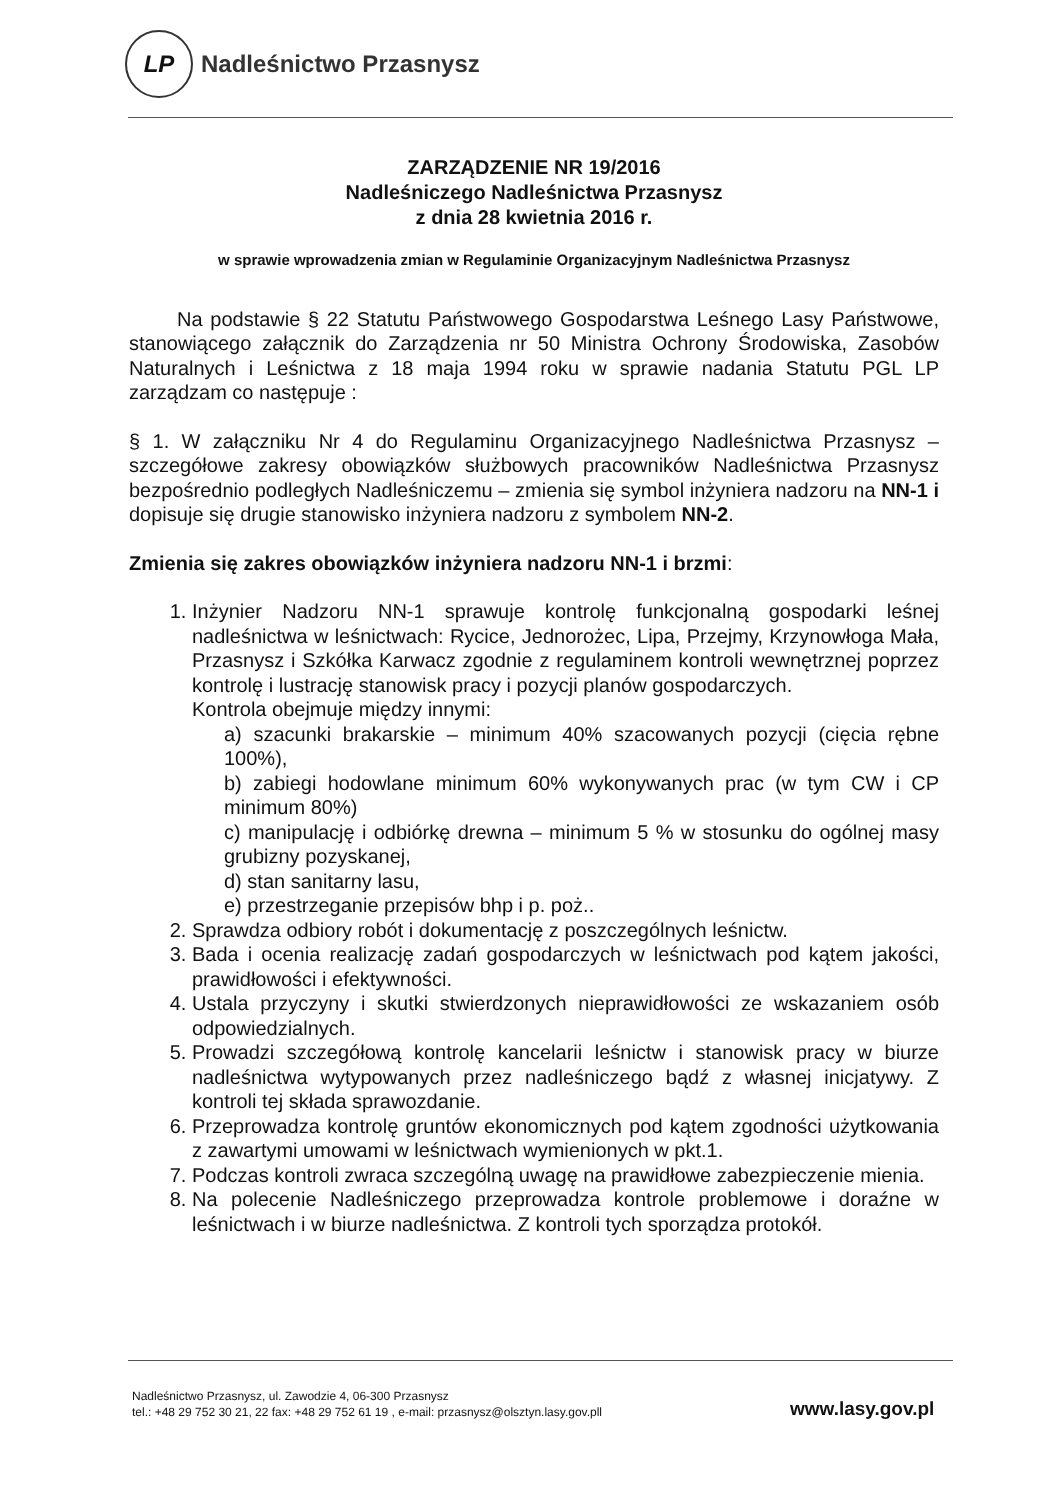LP
Nadleśnictwo Przasnysz
ZARZĄDZENIE NR 19/2016
Nadleśniczego Nadleśnictwa Przasnysz
z dnia 28 kwietnia 2016 r.
w sprawie wprowadzenia zmian w Regulaminie Organizacyjnym Nadleśnictwa Przasnysz
Na podstawie § 22 Statutu Państwowego Gospodarstwa Leśnego Lasy Państwowe, stanowiącego załącznik do Zarządzenia nr 50 Ministra Ochrony Środowiska, Zasobów Naturalnych i Leśnictwa z 18 maja 1994 roku w sprawie nadania Statutu PGL LP zarządzam co następuje :
§ 1. W załączniku Nr 4 do Regulaminu Organizacyjnego Nadleśnictwa Przasnysz – szczegółowe zakresy obowiązków służbowych pracowników Nadleśnictwa Przasnysz bezpośrednio podległych Nadleśniczemu – zmienia się symbol inżyniera nadzoru na NN-1 i dopisuje się drugie stanowisko inżyniera nadzoru z symbolem NN-2.
Zmienia się zakres obowiązków inżyniera nadzoru NN-1 i brzmi:
1. Inżynier Nadzoru NN-1 sprawuje kontrolę funkcjonalną gospodarki leśnej nadleśnictwa w leśnictwach: Rycice, Jednorożec, Lipa, Przejmy, Krzynowłoga Mała, Przasnysz i Szkółka Karwacz zgodnie z regulaminem kontroli wewnętrznej poprzez kontrolę i lustrację stanowisk pracy i pozycji planów gospodarczych.
Kontrola obejmuje między innymi:
a) szacunki brakarskie – minimum 40% szacowanych pozycji (cięcia rębne 100%),
b) zabiegi hodowlane minimum 60% wykonywanych prac (w tym CW i CP minimum 80%)
c) manipulację i odbiórkę drewna – minimum 5 % w stosunku do ogólnej masy grubizny pozyskanej,
d) stan sanitarny lasu,
e) przestrzeganie przepisów bhp i p. poż..
2. Sprawdza odbiory robót i dokumentację z poszczególnych leśnictw.
3. Bada i ocenia realizację zadań gospodarczych w leśnictwach pod kątem jakości, prawidłowości i efektywności.
4. Ustala przyczyny i skutki stwierdzonych nieprawidłowości ze wskazaniem osób odpowiedzialnych.
5. Prowadzi szczegółową kontrolę kancelarii leśnictw i stanowisk pracy w biurze nadleśnictwa wytypowanych przez nadleśniczego bądź z własnej inicjatywy. Z kontroli tej składa sprawozdanie.
6. Przeprowadza kontrolę gruntów ekonomicznych pod kątem zgodności użytkowania z zawartymi umowami w leśnictwach wymienionych w pkt.1.
7. Podczas kontroli zwraca szczególną uwagę na prawidłowe zabezpieczenie mienia.
8. Na polecenie Nadleśniczego przeprowadza kontrole problemowe i doraźne w leśnictwach i w biurze nadleśnictwa. Z kontroli tych sporządza protokół.
Nadleśnictwo Przasnysz, ul. Zawodzie 4, 06-300 Przasnysz
tel.: +48 29 752 30 21, 22 fax: +48 29 752 61 19 , e-mail: przasnysz@olsztyn.lasy.gov.pll
www.lasy.gov.pl